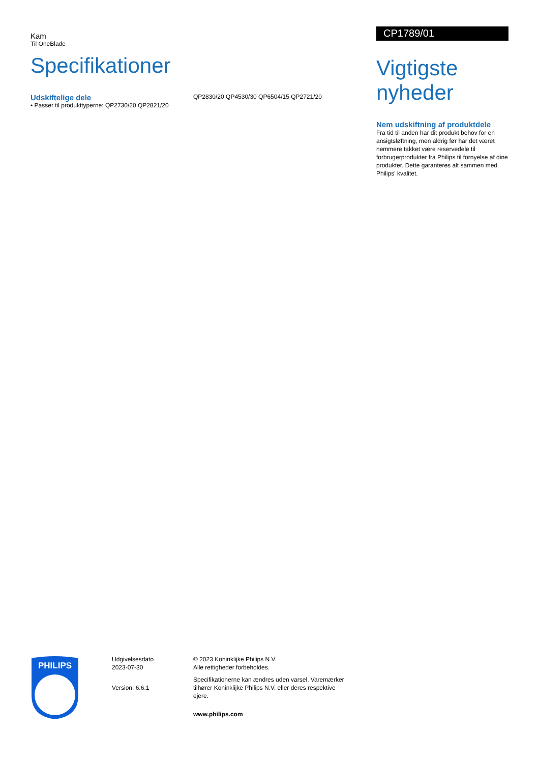Kam
Til OneBlade
Specifikationer
Udskiftelige dele
• Passer til produkttyperne: QP2730/20 QP2821/20
QP2830/20 QP4530/30 QP6504/15 QP2721/20
CP1789/01
Vigtigste nyheder
Nem udskiftning af produktdele
Fra tid til anden har dit produkt behov for en ansigtsløftning, men aldrig før har det været nemmere takket være reservedele til forbrugerprodukter fra Philips til fornyelse af dine produkter. Dette garanteres alt sammen med Philips' kvalitet.
PHILIPS
Udgivelsesdato
2023-07-30
Version: 6.6.1
© 2023 Koninklijke Philips N.V.
Alle rettigheder forbeholdes.
Specifikationerne kan ændres uden varsel. Varemærker tilhører Koninklijke Philips N.V. eller deres respektive ejere.
www.philips.com